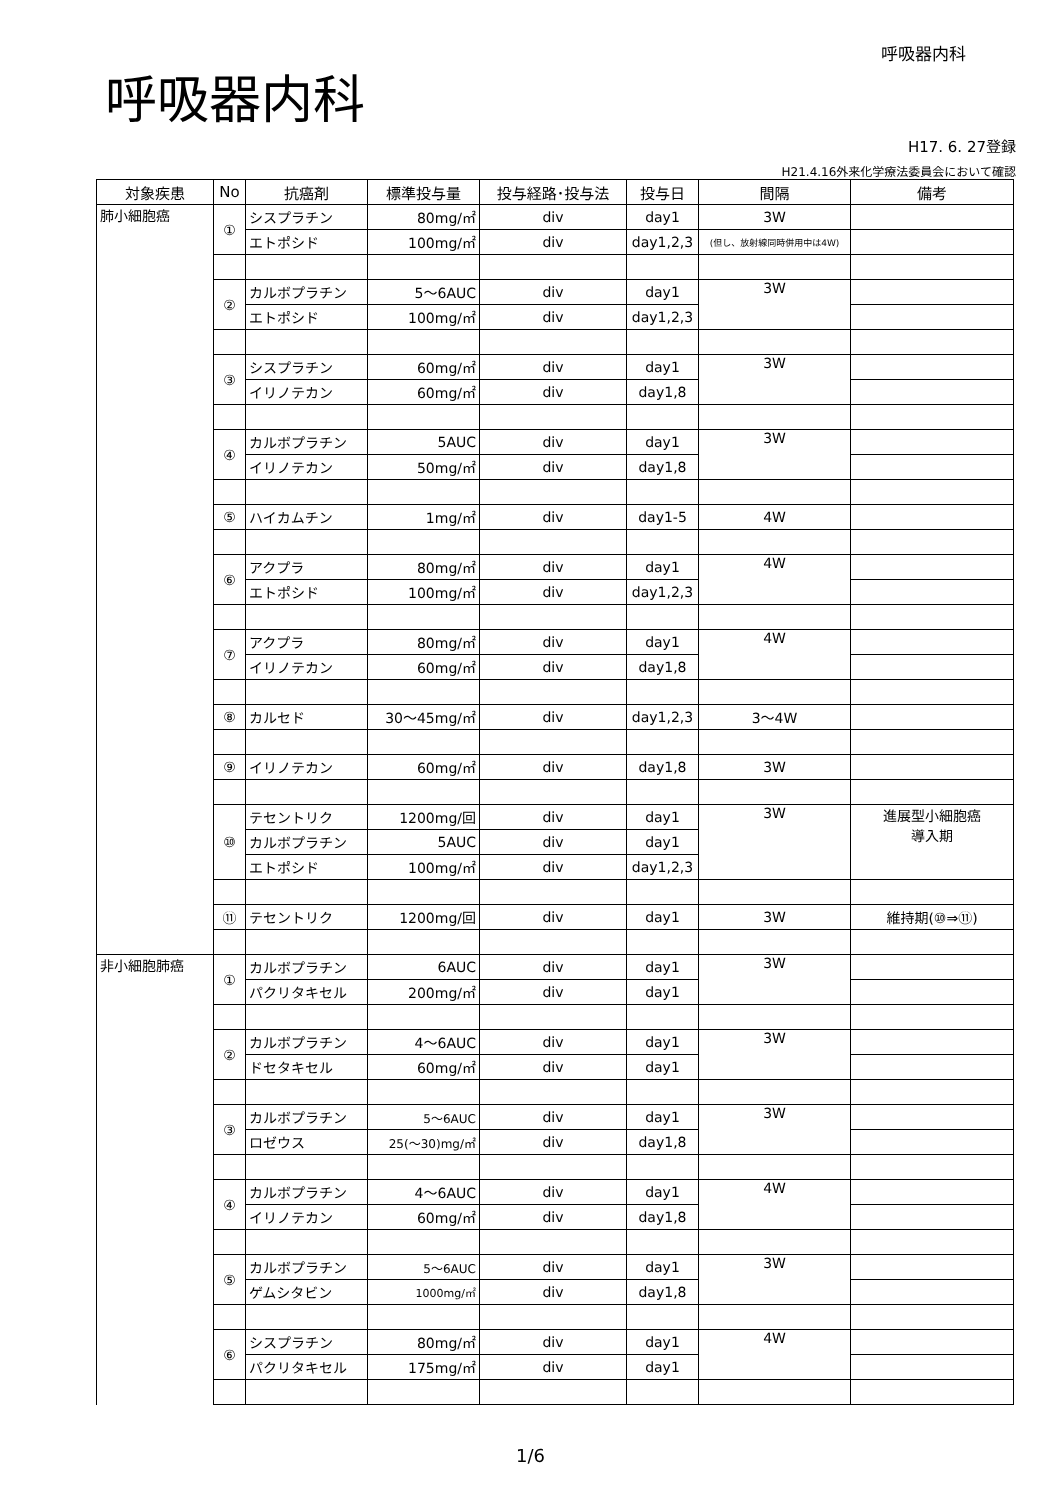呼吸器内科
呼吸器内科
H17. 6. 27登録
H21.4.16外来化学療法委員会において確認
| 対象疾患 | No | 抗癌剤 | 標準投与量 | 投与経路･投与法 | 投与日 | 間隔 | 備考 |
| --- | --- | --- | --- | --- | --- | --- | --- |
| 肺小細胞癌 | ① | シスプラチン | 80mg/㎡ | div | day1 | 3W | |
| | | エトポシド | 100mg/㎡ | div | day1,2,3 | (但し、放射線同時併用中は4W) | |
| | ② | カルボプラチン | 5～6AUC | div | day1 | 3W | |
| | | エトポシド | 100mg/㎡ | div | day1,2,3 | | |
| | ③ | シスプラチン | 60mg/㎡ | div | day1 | 3W | |
| | | イリノテカン | 60mg/㎡ | div | day1,8 | | |
| | ④ | カルボプラチン | 5AUC | div | day1 | 3W | |
| | | イリノテカン | 50mg/㎡ | div | day1,8 | | |
| | ⑤ | ハイカムチン | 1mg/㎡ | div | day1-5 | 4W | |
| | ⑥ | アクプラ | 80mg/㎡ | div | day1 | 4W | |
| | | エトポシド | 100mg/㎡ | div | day1,2,3 | | |
| | ⑦ | アクプラ | 80mg/㎡ | div | day1 | 4W | |
| | | イリノテカン | 60mg/㎡ | div | day1,8 | | |
| | ⑧ | カルセド | 30～45mg/㎡ | div | day1,2,3 | 3～4W | |
| | ⑨ | イリノテカン | 60mg/㎡ | div | day1,8 | 3W | |
| | ⑩ | テセントリク | 1200mg/回 | div | day1 | 3W | 進展型小細胞癌 導入期 |
| | | カルボプラチン | 5AUC | div | day1 | | |
| | | エトポシド | 100mg/㎡ | div | day1,2,3 | | |
| | ⑪ | テセントリク | 1200mg/回 | div | day1 | 3W | 維持期(⑩⇒⑪) |
| 非小細胞肺癌 | ① | カルボプラチン | 6AUC | div | day1 | 3W | |
| | | パクリタキセル | 200mg/㎡ | div | day1 | | |
| | ② | カルボプラチン | 4～6AUC | div | day1 | 3W | |
| | | ドセタキセル | 60mg/㎡ | div | day1 | | |
| | ③ | カルボプラチン | 5～6AUC | div | day1 | 3W | |
| | | ロゼウス | 25(～30)mg/㎡ | div | day1,8 | | |
| | ④ | カルボプラチン | 4～6AUC | div | day1 | 4W | |
| | | イリノテカン | 60mg/㎡ | div | day1,8 | | |
| | ⑤ | カルボプラチン | 5～6AUC | div | day1 | 3W | |
| | | ゲムシタビン | 1000mg/㎡ | div | day1,8 | | |
| | ⑥ | シスプラチン | 80mg/㎡ | div | day1 | 4W | |
| | | パクリタキセル | 175mg/㎡ | div | day1 | | |
1/6